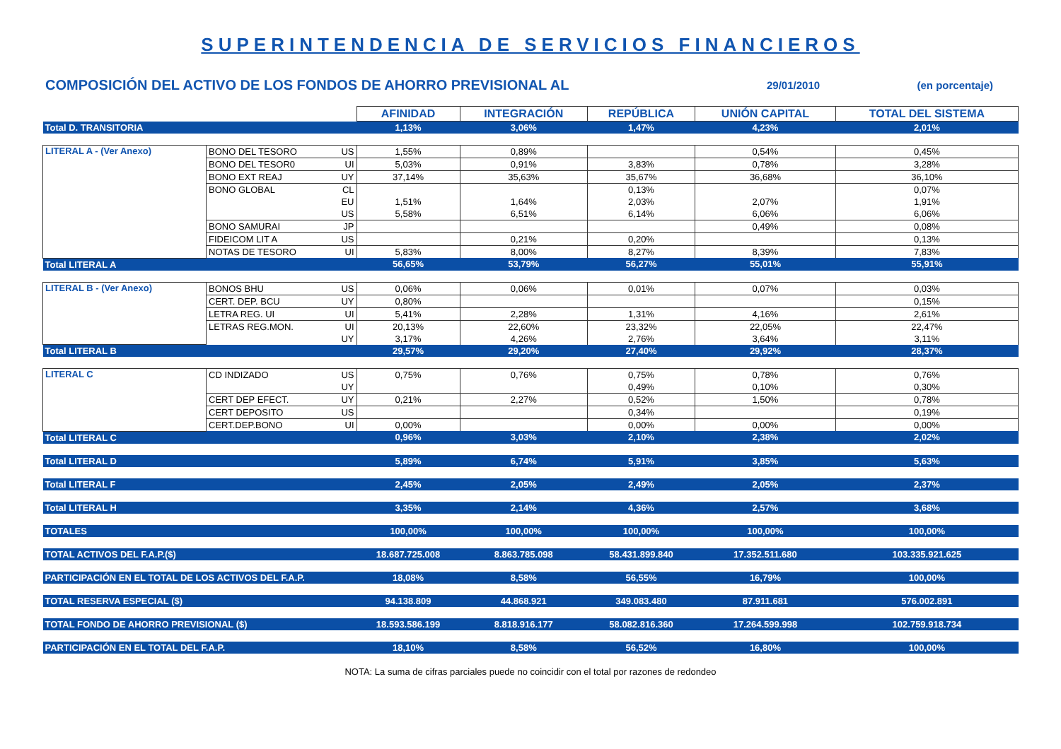SUPERINTENDENCIA DE SERVICIOS FINANCIEROS
COMPOSICIÓN DEL ACTIVO DE LOS FONDOS DE AHORRO PREVISIONAL AL 29/01/2010 (en porcentaje)
| | | | AFINIDAD | INTEGRACIÓN | REPÚBLICA | UNIÓN CAPITAL | TOTAL DEL SISTEMA |
| Total D. TRANSITORIA | | | 1,13% | 3,06% | 1,47% | 4,23% | 2,01% |
| LITERAL A - (Ver Anexo) | BONO DEL TESORO | US | 1,55% | 0,89% | | 0,54% | 0,45% |
| | BONO DEL TESOR0 | UI | 5,03% | 0,91% | 3,83% | 0,78% | 3,28% |
| | BONO EXT REAJ | UY | 37,14% | 35,63% | 35,67% | 36,68% | 36,10% |
| | BONO GLOBAL | CL | | | 0,13% | | 0,07% |
| | | EU | 1,51% | 1,64% | 2,03% | 2,07% | 1,91% |
| | | US | 5,58% | 6,51% | 6,14% | 6,06% | 6,06% |
| | BONO SAMURAI | JP | | | | 0,49% | 0,08% |
| | FIDEICOM LIT A | US | | 0,21% | 0,20% | | 0,13% |
| | NOTAS DE TESORO | UI | 5,83% | 8,00% | 8,27% | 8,39% | 7,83% |
| Total LITERAL A | | | 56,65% | 53,79% | 56,27% | 55,01% | 55,91% |
| LITERAL B - (Ver Anexo) | BONOS BHU | US | 0,06% | 0,06% | 0,01% | 0,07% | 0,03% |
| | CERT. DEP. BCU | UY | 0,80% | | | | 0,15% |
| | LETRA REG. UI | UI | 5,41% | 2,28% | 1,31% | 4,16% | 2,61% |
| | LETRAS REG.MON. | UI | 20,13% | 22,60% | 23,32% | 22,05% | 22,47% |
| | | UY | 3,17% | 4,26% | 2,76% | 3,64% | 3,11% |
| Total LITERAL B | | | 29,57% | 29,20% | 27,40% | 29,92% | 28,37% |
| LITERAL C | CD INDIZADO | US | 0,75% | 0,76% | 0,75% | 0,78% | 0,76% |
| | | UY | | | 0,49% | 0,10% | 0,30% |
| | CERT DEP EFECT. | UY | 0,21% | 2,27% | 0,52% | 1,50% | 0,78% |
| | CERT DEPOSITO | US | | | 0,34% | | 0,19% |
| | CERT.DEP.BONO | UI | 0,00% | | 0,00% | 0,00% | 0,00% |
| Total LITERAL C | | | 0,96% | 3,03% | 2,10% | 2,38% | 2,02% |
| Total LITERAL D | | | 5,89% | 6,74% | 5,91% | 3,85% | 5,63% |
| Total LITERAL F | | | 2,45% | 2,05% | 2,49% | 2,05% | 2,37% |
| Total LITERAL H | | | 3,35% | 2,14% | 4,36% | 2,57% | 3,68% |
| TOTALES | | | 100,00% | 100,00% | 100,00% | 100,00% | 100,00% |
| TOTAL ACTIVOS DEL F.A.P.($) | | | 18.687.725.008 | 8.863.785.098 | 58.431.899.840 | 17.352.511.680 | 103.335.921.625 |
| PARTICIPACIÓN EN EL TOTAL DE LOS ACTIVOS DEL F.A.P. | | | 18,08% | 8,58% | 56,55% | 16,79% | 100,00% |
| TOTAL RESERVA ESPECIAL ($) | | | 94.138.809 | 44.868.921 | 349.083.480 | 87.911.681 | 576.002.891 |
| TOTAL FONDO DE AHORRO PREVISIONAL ($) | | | 18.593.586.199 | 8.818.916.177 | 58.082.816.360 | 17.264.599.998 | 102.759.918.734 |
| PARTICIPACIÓN EN EL TOTAL DEL F.A.P. | | | 18,10% | 8,58% | 56,52% | 16,80% | 100,00% |
NOTA: La suma de cifras parciales puede no coincidir con el total por razones de redondeo